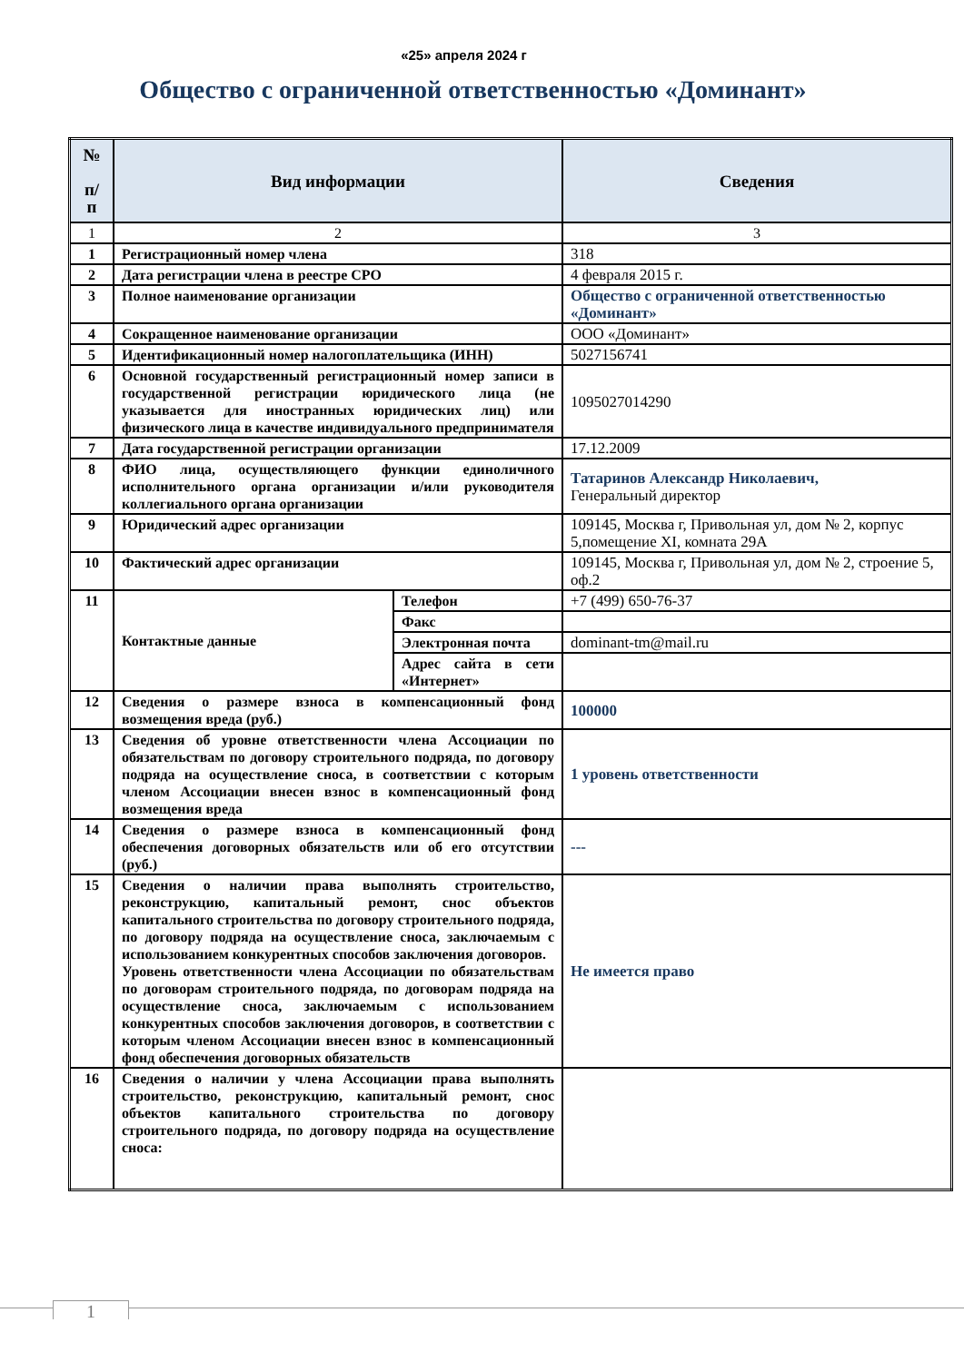«25» апреля 2024 г
Общество с ограниченной ответственностью «Доминант»
| № п/ п | Вид информации | | Сведения |
| --- | --- | --- | --- |
| 1 | 2 | | 3 |
| 1 | Регистрационный номер члена | | 318 |
| 2 | Дата регистрации члена в реестре СРО | | 4 февраля 2015 г. |
| 3 | Полное наименование организации | | Общество с ограниченной ответственностью «Доминант» |
| 4 | Сокращенное наименование организации | | ООО «Доминант» |
| 5 | Идентификационный номер налогоплательщика (ИНН) | | 5027156741 |
| 6 | Основной государственный регистрационный номер записи в государственной регистрации юридического лица (не указывается для иностранных юридических лиц) или физического лица в качестве индивидуального предпринимателя | | 1095027014290 |
| 7 | Дата государственной регистрации организации | | 17.12.2009 |
| 8 | ФИО лица, осуществляющего функции единоличного исполнительного органа организации и/или руководителя коллегиального органа организации | | Татаринов Александр Николаевич, Генеральный директор |
| 9 | Юридический адрес организации | | 109145, Москва г, Привольная ул, дом № 2, корпус 5,помещение XI, комната 29А |
| 10 | Фактический адрес организации | | 109145, Москва г, Привольная ул, дом № 2, строение 5, оф.2 |
| 11 | Контактные данные | Телефон | +7 (499) 650-76-37 |
| | | Факс | |
| | | Электронная почта | dominant-tm@mail.ru |
| | | Адрес сайта в сети «Интернет» | |
| 12 | Сведения о размере взноса в компенсационный фонд возмещения вреда (руб.) | | 100000 |
| 13 | Сведения об уровне ответственности члена Ассоциации по обязательствам по договору строительного подряда, по договору подряда на осуществление сноса, в соответствии с которым членом Ассоциации внесен взнос в компенсационный фонд возмещения вреда | | 1 уровень ответственности |
| 14 | Сведения о размере взноса в компенсационный фонд обеспечения договорных обязательств или об его отсутствии (руб.) | | --- |
| 15 | Сведения о наличии права выполнять строительство, реконструкцию, капитальный ремонт, снос объектов капитального строительства по договору строительного подряда, по договору подряда на осуществление сноса, заключаемым с использованием конкурентных способов заключения договоров. Уровень ответственности члена Ассоциации по обязательствам по договорам строительного подряда, по договорам подряда на осуществление сноса, заключаемым с использованием конкурентных способов заключения договоров, в соответствии с которым членом Ассоциации внесен взнос в компенсационный фонд обеспечения договорных обязательств | | Не имеется право |
| 16 | Сведения о наличии у члена Ассоциации права выполнять строительство, реконструкцию, капитальный ремонт, снос объектов капитального строительства по договору строительного подряда, по договору подряда на осуществление сноса: | | |
1